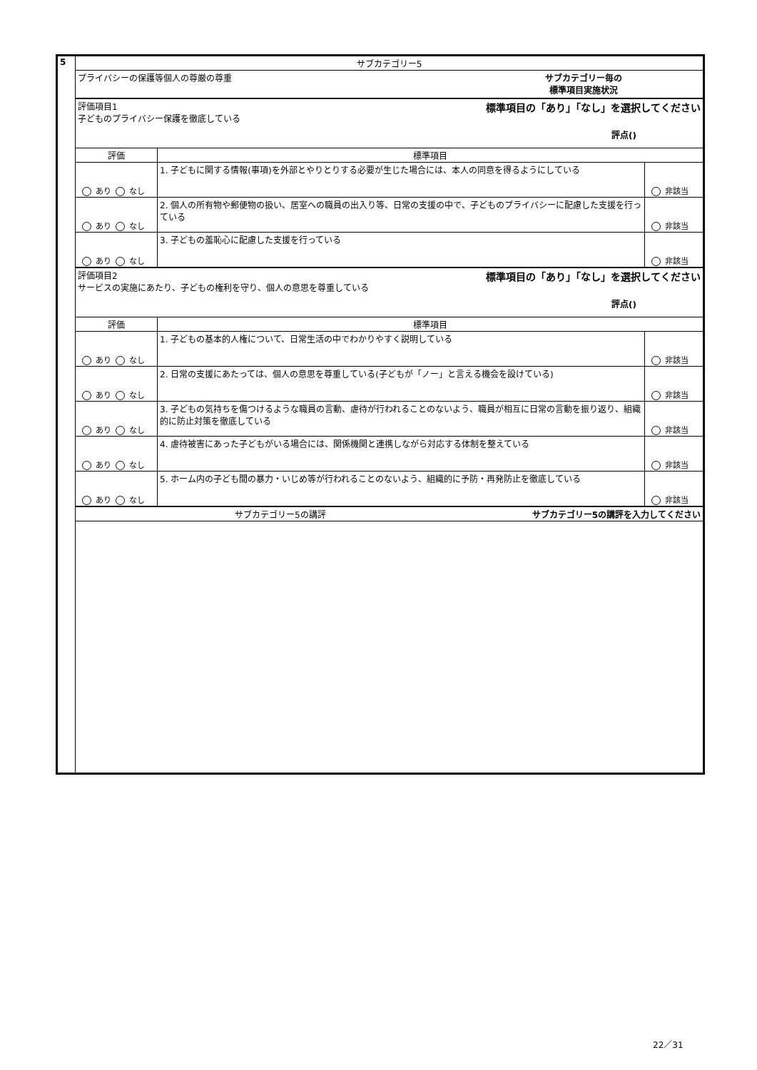| 5 | サブカテゴリー5 | | |
| | プライバシーの保護等個人の尊厳の尊重 サブカテゴリー毎の 標準項目実施状況 | | |
| | 標準項目の「あり」「なし」を選択してください 評価項目1 子どものプライバシー保護を徹底している 評点() | | |
| | 評価 | 標準項目 | |
| | あり なし | 1. 子どもに関する情報(事項)を外部とやりとりする必要が生じた場合には、本人の同意を得るようにしている | 非該当 |
| | あり なし | 2. 個人の所有物や郵便物の扱い、居室への職員の出入り等、日常の支援の中で、子どものプライバシーに配慮した支援を行っている | 非該当 |
| | あり なし | 3. 子どもの羞恥心に配慮した支援を行っている | 非該当 |
| | 標準項目の「あり」「なし」を選択してください 評価項目2 サービスの実施にあたり、子どもの権利を守り、個人の意思を尊重している 評点() | | |
| | 評価 | 標準項目 | |
| | あり なし | 1. 子どもの基本的人権について、日常生活の中でわかりやすく説明している | 非該当 |
| | あり なし | 2. 日常の支援にあたっては、個人の意思を尊重している(子どもが「ノー」と言える機会を設けている) | 非該当 |
| | あり なし | 3. 子どもの気持ちを傷つけるような職員の言動、虐待が行われることのないよう、職員が相互に日常の言動を振り返り、組織的に防止対策を徹底している | 非該当 |
| | あり なし | 4. 虐待被害にあった子どもがいる場合には、関係機関と連携しながら対応する体制を整えている | 非該当 |
| | あり なし | 5. ホーム内の子ども間の暴力・いじめ等が行われることのないよう、組織的に予防・再発防止を徹底している | 非該当 |
| | サブカテゴリー5の講評を入力してください サブカテゴリー5の講評 | | |
22／31